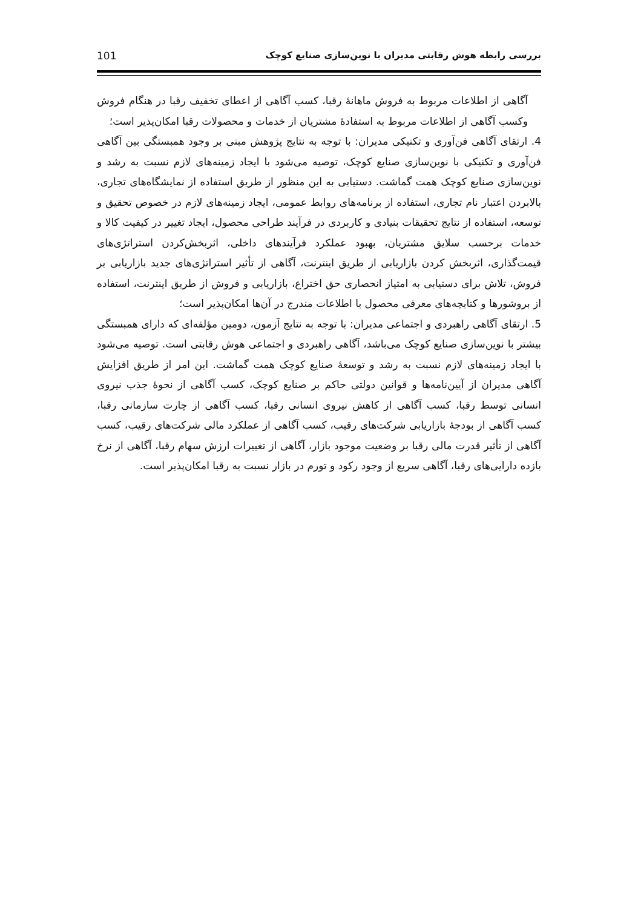بررسی رابطه هوش رقابتی مدیران با نوین‌سازی صنایع کوچک 101
آگاهی از اطلاعات مربوط به فروش ماهانهٔ رقبا، کسب آگاهی از اعطای تخفیف رقبا در هنگام فروش وکسب آگاهی از اطلاعات مربوط به استفادهٔ مشتریان از خدمات و محصولات رقبا امکان‌پذیر است؛
4. ارتقای آگاهی فن‌آوری و تکنیکی مدیران: با توجه به نتایج پژوهش مبنی بر وجود همبستگی بین آگاهی فن‌آوری و تکنیکی با نوین‌سازی صنایع کوچک، توصیه می‌شود با ایجاد زمینه‌های لازم نسبت به رشد و نوین‌سازی صنایع کوچک همت گماشت. دستیابی به این منظور از طریق استفاده از نمایشگاه‌های تجاری، بالابردن اعتبار نام تجاری، استفاده از برنامه‌های روابط عمومی، ایجاد زمینه‌های لازم در خصوص تحقیق و توسعه، استفاده از نتایج تحقیقات بنیادی و کاربردی در فرآیند طراحی محصول، ایجاد تغییر در کیفیت کالا و خدمات برحسب سلایق مشتریان، بهبود عملکرد فرآیندهای داخلی، اثربخش‌کردن استراتژی‌های قیمت‌گذاری، اثربخش کردن بازاریابی از طریق اینترنت، آگاهی از تأثیر استراتژی‌های جدید بازاریابی بر فروش، تلاش برای دستیابی به امتیاز انحصاری حق اختراع، بازاریابی و فروش از طریق اینترنت، استفاده از بروشورها و کتابچه‌های معرفی محصول با اطلاعات مندرج در آن‌ها امکان‌پذیر است؛
5. ارتقای آگاهی راهبردی و اجتماعی مدیران: با توجه به نتایج آزمون، دومین مؤلفه‌ای که دارای همبستگی بیشتر با نوین‌سازی صنایع کوچک می‌باشد، آگاهی راهبردی و اجتماعی هوش رقابتی است. توصیه می‌شود با ایجاد زمینه‌های لازم نسبت به رشد و توسعهٔ صنایع کوچک همت گماشت. این امر از طریق افزایش آگاهی مدیران از آیین‌نامه‌ها و قوانین دولتی حاکم بر صنایع کوچک، کسب آگاهی از نحوهٔ جذب نیروی انسانی توسط رقبا، کسب آگاهی از کاهش نیروی انسانی رقبا، کسب آگاهی از چارت سازمانی رقبا، کسب آگاهی از بودجهٔ بازاریابی شرکت‌های رقیب، کسب آگاهی از عملکرد مالی شرکت‌های رقیب، کسب آگاهی از تأثیر قدرت مالی رقبا بر وضعیت موجود بازار، آگاهی از تغییرات ارزش سهام رقبا، آگاهی از نرخ بازده دارایی‌های رقبا، آگاهی سریع از وجود رکود و تورم در بازار نسبت به رقبا امکان‌پذیر است.